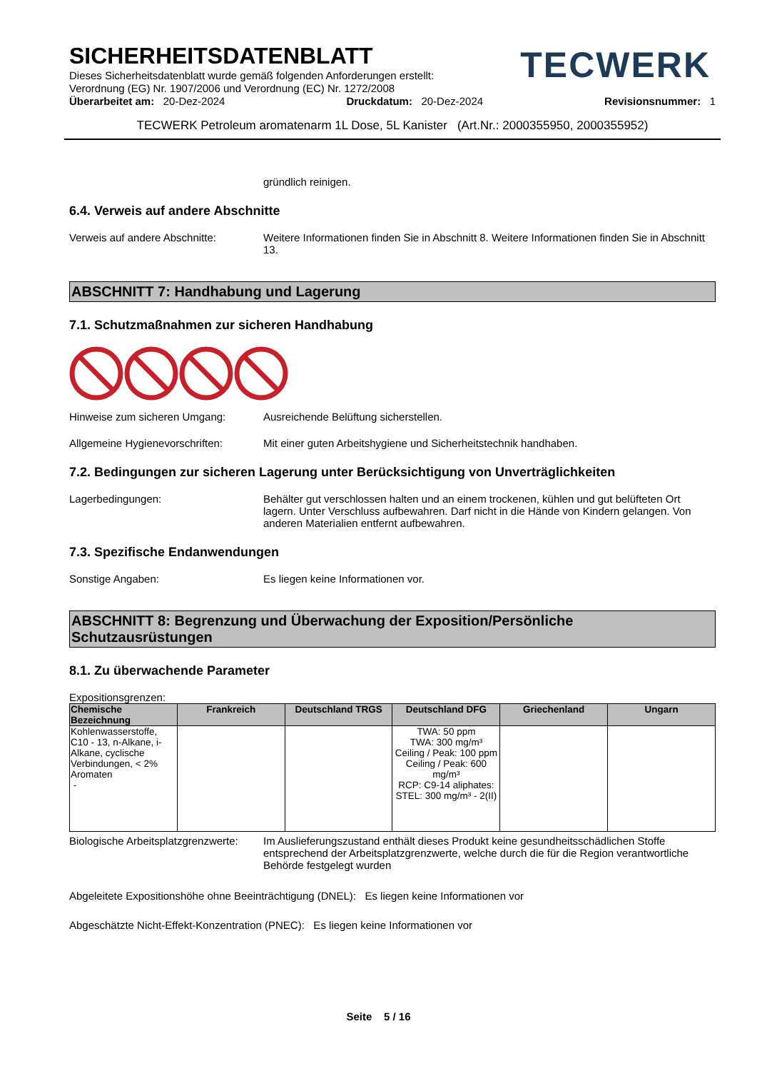TECWERK
SICHERHEITSDATENBLATT
Dieses Sicherheitsdatenblatt wurde gemäß folgenden Anforderungen erstellt:
Verordnung (EG) Nr. 1907/2006 und Verordnung (EC) Nr. 1272/2008
Überarbeitet am: 20-Dez-2024 Druckdatum: 20-Dez-2024 Revisionsnummer: 1
TECWERK Petroleum aromatenarm 1L Dose, 5L Kanister (Art.Nr.: 2000355950, 2000355952)
gründlich reinigen.
6.4. Verweis auf andere Abschnitte
Verweis auf andere Abschnitte: Weitere Informationen finden Sie in Abschnitt 8. Weitere Informationen finden Sie in Abschnitt 13.
ABSCHNITT 7: Handhabung und Lagerung
7.1. Schutzmaßnahmen zur sicheren Handhabung
Hinweise zum sicheren Umgang: Ausreichende Belüftung sicherstellen.
Allgemeine Hygienevorschriften: Mit einer guten Arbeitshygiene und Sicherheitstechnik handhaben.
7.2. Bedingungen zur sicheren Lagerung unter Berücksichtigung von Unverträglichkeiten
Lagerbedingungen: Behälter gut verschlossen halten und an einem trockenen, kühlen und gut belüfteten Ort lagern. Unter Verschluss aufbewahren. Darf nicht in die Hände von Kindern gelangen. Von anderen Materialien entfernt aufbewahren.
7.3. Spezifische Endanwendungen
Sonstige Angaben: Es liegen keine Informationen vor.
ABSCHNITT 8: Begrenzung und Überwachung der Exposition/Persönliche Schutzausrüstungen
8.1. Zu überwachende Parameter
Expositionsgrenzen:
| Chemische Bezeichnung | Frankreich | Deutschland TRGS | Deutschland DFG | Griechenland | Ungarn |
| --- | --- | --- | --- | --- | --- |
| Kohlenwasserstoffe, C10 - 13, n-Alkane, i-Alkane, cyclische Verbindungen, < 2% Aromaten - | | | TWA: 50 ppm TWA: 300 mg/m³ Ceiling / Peak: 100 ppm Ceiling / Peak: 600 mg/m³ RCP: C9-14 aliphates: STEL: 300 mg/m³ - 2(II) | | |
Biologische Arbeitsplatzgrenzwerte: Im Auslieferungszustand enthält dieses Produkt keine gesundheitsschädlichen Stoffe entsprechend der Arbeitsplatzgrenzwerte, welche durch die für die Region verantwortliche Behörde festgelegt wurden
Abgeleitete Expositionshöhe ohne Beeinträchtigung (DNEL): Es liegen keine Informationen vor
Abgeschätzte Nicht-Effekt-Konzentration (PNEC): Es liegen keine Informationen vor
Seite 5 / 16